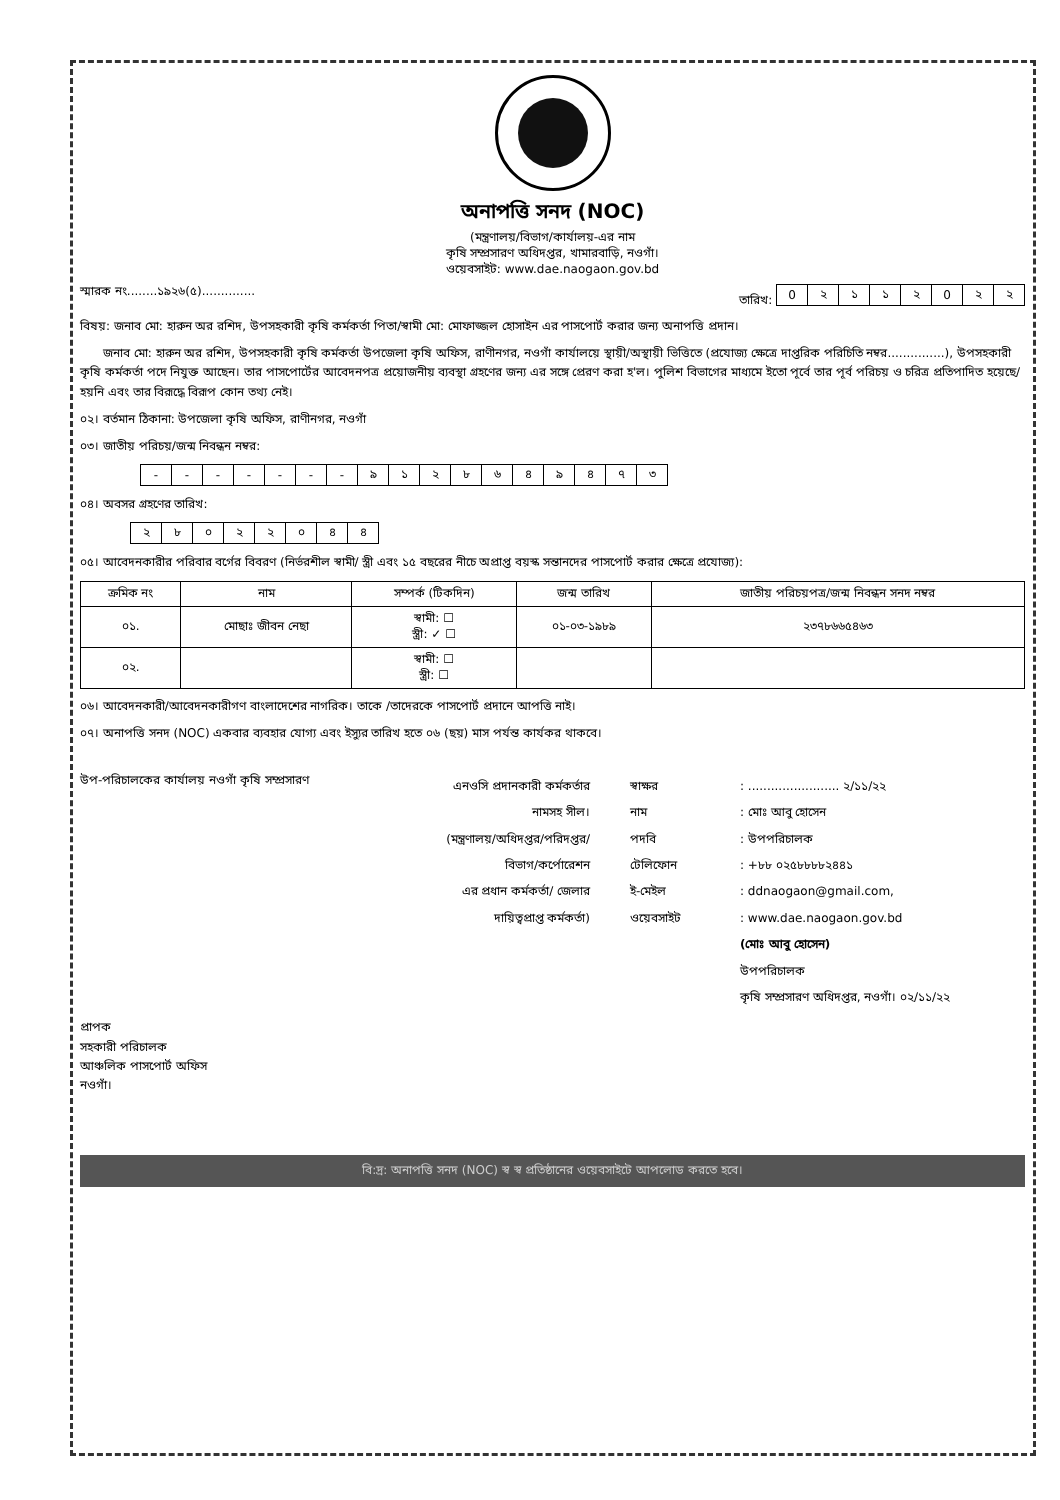অনাপত্তি সনদ (NOC)
(মন্ত্রণালয়/বিভাগ/কার্যালয়-এর নাম
কৃষি সম্প্রসারণ অধিদপ্তর, খামারবাড়ি, নওগাঁ।
ওয়েবসাইট: www.dae.naogaon.gov.bd
স্মারক নং........১৯২৬(৫).............. তারিখ:
| 0 | ২ | ১ | ১ | ২ | 0 | ২ | ২ |
বিষয়: জনাব মো: হারুন অর রশিদ, উপসহকারী কৃষি কর্মকর্তা পিতা/স্বামী মো: মোফাজ্জল হোসাইন এর পাসপোর্ট করার জন্য অনাপত্তি প্রদান।
জনাব মো: হারুন অর রশিদ, উপসহকারী কৃষি কর্মকর্তা উপজেলা কৃষি অফিস, রাণীনগর, নওগাঁ কার্যালয়ে স্থায়ী/অস্থায়ী ভিত্তিতে (প্রযোজ্য ক্ষেত্রে দাপ্তরিক পরিচিতি নম্বর...............), উপসহকারী কৃষি কর্মকর্তা পদে নিযুক্ত আছেন। তার পাসপোর্টের আবেদনপত্র প্রয়োজনীয় ব্যবস্থা গ্রহণের জন্য এর সঙ্গে প্রেরণ করা হ'ল। পুলিশ বিভাগের মাধ্যমে ইতো পূর্বে তার পূর্ব পরিচয় ও চরিত্র প্রতিপাদিত হয়েছে/ হয়নি এবং তার বিরূদ্ধে বিরূপ কোন তথ্য নেই।
০২। বর্তমান ঠিকানা: উপজেলা কৃষি অফিস, রাণীনগর, নওগাঁ
০৩। জাতীয় পরিচয়/জন্ম নিবন্ধন নম্বর:
| - | - | - | - | - | - | - | ৯ | ১ | ২ | ৮ | ৬ | ৪ | ৯ | ৪ | ৭ | ৩ |
০৪। অবসর গ্রহণের তারিখ:
| ২ | ৮ | ০ | ২ | ২ | ০ | ৪ | ৪ |
০৫। আবেদনকারীর পরিবার বর্গের বিবরণ (নির্ভরশীল স্বামী/ স্ত্রী এবং ১৫ বছরের নীচে অপ্রাপ্ত বয়স্ক সন্তানদের পাসপোর্ট করার ক্ষেত্রে প্রযোজ্য):
| ক্রমিক নং | নাম | সম্পর্ক (টিকদিন) | জন্ম তারিখ | জাতীয় পরিচয়পত্র/জন্ম নিবন্ধন সনদ নম্বর |
| --- | --- | --- | --- | --- |
| ০১. | মোছাঃ জীবন নেছা | স্বামী: ☐ স্ত্রী: ✓ ☐ | ০১-০৩-১৯৮৯ | ২৩৭৮৬৬৫৪৬৩ |
| ০২. | | স্বামী: ☐ স্ত্রী: ☐ | | |
০৬। আবেদনকারী/আবেদনকারীগণ বাংলাদেশের নাগরিক। তাকে /তাদেরকে পাসপোর্ট প্রদানে আপত্তি নাই।
০৭। অনাপত্তি সনদ (NOC) একবার ব্যবহার যোগ্য এবং ইস্যুর তারিখ হতে ০৬ (ছয়) মাস পর্যন্ত কার্যকর থাকবে।
উপ-পরিচালকের কার্যালয় নওগাঁ কৃষি সম্প্রসারণ
এনওসি প্রদানকারী কর্মকর্তার
নামসহ সীল।
(মন্ত্রণালয়/অধিদপ্তর/পরিদপ্তর/
বিভাগ/কর্পোরেশন
এর প্রধান কর্মকর্তা/ জেলার
দায়িত্বপ্রাপ্ত কর্মকর্তা)
স্বাক্ষর
নাম
পদবি
টেলিফোন
ই-মেইল
ওয়েবসাইট
: ........................ ২/১১/২২
: মোঃ আবু হোসেন
: উপপরিচালক
: +৮৮ ০২৫৮৮৮৮২৪৪১
: ddnaogaon@gmail.com,
: www.dae.naogaon.gov.bd
(মোঃ আবু হোসেন)
উপপরিচালক
কৃষি সম্প্রসারণ অধিদপ্তর, নওগাঁ। ০২/১১/২২
প্রাপক
সহকারী পরিচালক
আঞ্চলিক পাসপোর্ট অফিস
নওগাঁ।
বি:দ্র: অনাপত্তি সনদ (NOC) স্ব স্ব প্রতিষ্ঠানের ওয়েবসাইটে আপলোড করতে হবে।